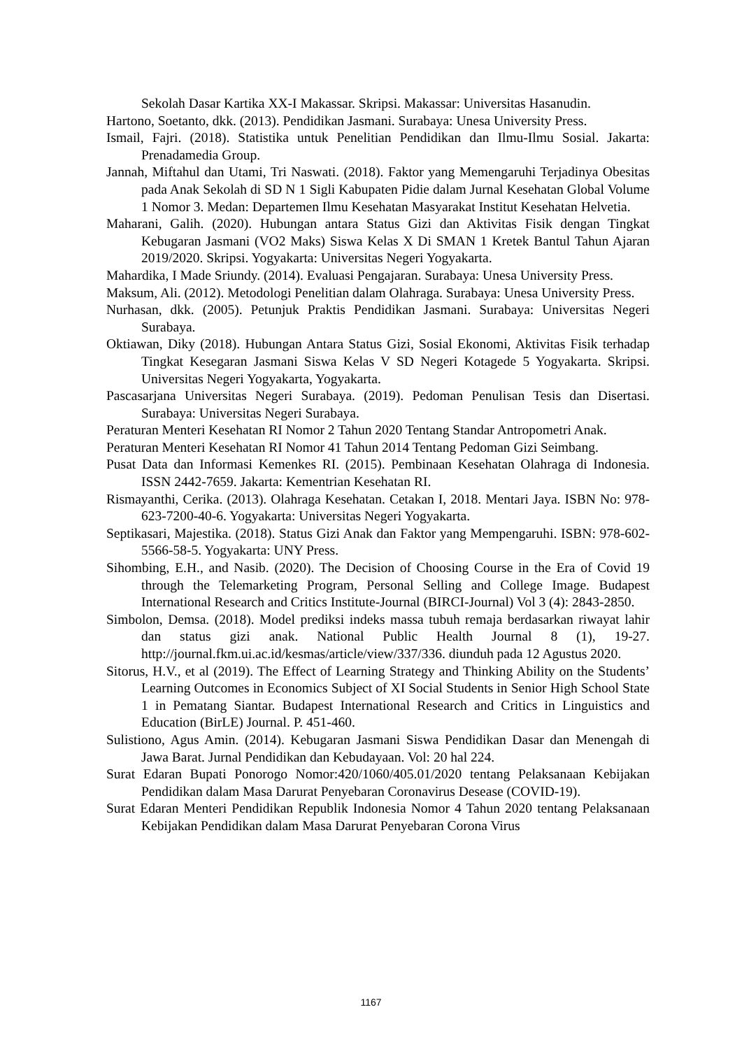Sekolah Dasar Kartika XX-I Makassar. Skripsi. Makassar: Universitas Hasanudin.
Hartono, Soetanto, dkk. (2013). Pendidikan Jasmani. Surabaya: Unesa University Press.
Ismail, Fajri. (2018). Statistika untuk Penelitian Pendidikan dan Ilmu-Ilmu Sosial. Jakarta: Prenadamedia Group.
Jannah, Miftahul dan Utami, Tri Naswati. (2018). Faktor yang Memengaruhi Terjadinya Obesitas pada Anak Sekolah di SD N 1 Sigli Kabupaten Pidie dalam Jurnal Kesehatan Global Volume 1 Nomor 3. Medan: Departemen Ilmu Kesehatan Masyarakat Institut Kesehatan Helvetia.
Maharani, Galih. (2020). Hubungan antara Status Gizi dan Aktivitas Fisik dengan Tingkat Kebugaran Jasmani (VO2 Maks) Siswa Kelas X Di SMAN 1 Kretek Bantul Tahun Ajaran 2019/2020. Skripsi. Yogyakarta: Universitas Negeri Yogyakarta.
Mahardika, I Made Sriundy. (2014). Evaluasi Pengajaran. Surabaya: Unesa University Press.
Maksum, Ali. (2012). Metodologi Penelitian dalam Olahraga. Surabaya: Unesa University Press.
Nurhasan, dkk. (2005). Petunjuk Praktis Pendidikan Jasmani. Surabaya: Universitas Negeri Surabaya.
Oktiawan, Diky (2018). Hubungan Antara Status Gizi, Sosial Ekonomi, Aktivitas Fisik terhadap Tingkat Kesegaran Jasmani Siswa Kelas V SD Negeri Kotagede 5 Yogyakarta. Skripsi. Universitas Negeri Yogyakarta, Yogyakarta.
Pascasarjana Universitas Negeri Surabaya. (2019). Pedoman Penulisan Tesis dan Disertasi. Surabaya: Universitas Negeri Surabaya.
Peraturan Menteri Kesehatan RI Nomor 2 Tahun 2020 Tentang Standar Antropometri Anak.
Peraturan Menteri Kesehatan RI Nomor 41 Tahun 2014 Tentang Pedoman Gizi Seimbang.
Pusat Data dan Informasi Kemenkes RI. (2015). Pembinaan Kesehatan Olahraga di Indonesia. ISSN 2442-7659. Jakarta: Kementrian Kesehatan RI.
Rismayanthi, Cerika. (2013). Olahraga Kesehatan. Cetakan I, 2018. Mentari Jaya. ISBN No: 978-623-7200-40-6. Yogyakarta: Universitas Negeri Yogyakarta.
Septikasari, Majestika. (2018). Status Gizi Anak dan Faktor yang Mempengaruhi. ISBN: 978-602-5566-58-5. Yogyakarta: UNY Press.
Sihombing, E.H., and Nasib. (2020). The Decision of Choosing Course in the Era of Covid 19 through the Telemarketing Program, Personal Selling and College Image. Budapest International Research and Critics Institute-Journal (BIRCI-Journal) Vol 3 (4): 2843-2850.
Simbolon, Demsa. (2018). Model prediksi indeks massa tubuh remaja berdasarkan riwayat lahir dan status gizi anak. National Public Health Journal 8 (1), 19-27. http://journal.fkm.ui.ac.id/kesmas/article/view/337/336. diunduh pada 12 Agustus 2020.
Sitorus, H.V., et al (2019). The Effect of Learning Strategy and Thinking Ability on the Students’ Learning Outcomes in Economics Subject of XI Social Students in Senior High School State 1 in Pematang Siantar. Budapest International Research and Critics in Linguistics and Education (BirLE) Journal. P. 451-460.
Sulistiono, Agus Amin. (2014). Kebugaran Jasmani Siswa Pendidikan Dasar dan Menengah di Jawa Barat. Jurnal Pendidikan dan Kebudayaan. Vol: 20 hal 224.
Surat Edaran Bupati Ponorogo Nomor:420/1060/405.01/2020 tentang Pelaksanaan Kebijakan Pendidikan dalam Masa Darurat Penyebaran Coronavirus Desease (COVID-19).
Surat Edaran Menteri Pendidikan Republik Indonesia Nomor 4 Tahun 2020 tentang Pelaksanaan Kebijakan Pendidikan dalam Masa Darurat Penyebaran Corona Virus
1167